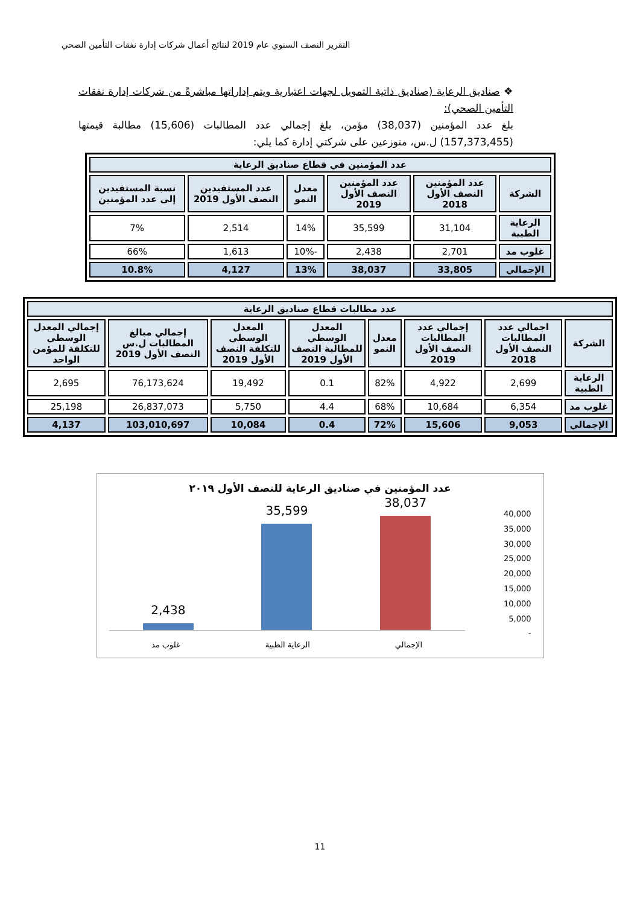التقرير النصف السنوي عام 2019 لنتائج أعمال شركات إدارة نفقات التأمين الصحي
❖ صناديق الرعاية (صناديق ذاتية التمويل لجهات اعتبارية ويتم إداراتها مباشرةً من شركات إدارة نفقات التأمين الصحي):
بلغ عدد المؤمنين (38,037) مؤمن، بلغ إجمالي عدد المطالبات (15,606) مطالبة قيمتها (157,373,455) ل.س، متوزعين على شركتي إدارة كما يلي:
| عدد المؤمنين في قطاع صناديق الرعاية | | | | | |
| --- | --- | --- | --- | --- | --- |
| الشركة | عدد المؤمنين النصف الأول 2018 | عدد المؤمنين النصف الأول 2019 | معدل النمو | عدد المستفيدين النصف الأول 2019 | نسبة المستفيدين إلى عدد المؤمنين |
| الرعاية الطبية | 31,104 | 35,599 | 14% | 2,514 | 7% |
| غلوب مد | 2,701 | 2,438 | -10% | 1,613 | 66% |
| الإجمالي | 33,805 | 38,037 | 13% | 4,127 | 10.8% |
| عدد مطالبات قطاع صناديق الرعاية | | | | | | | |
| --- | --- | --- | --- | --- | --- | --- | --- |
| الشركة | اجمالي عدد المطالبات النصف الأول 2018 | إجمالي عدد المطالبات النصف الأول 2019 | معدل النمو | المعدل الوسطي للمطالبة النصف الأول 2019 | المعدل الوسطي للتكلفة النصف الأول 2019 | إجمالي مبالغ المطالبات ل.س النصف الأول 2019 | إجمالي المعدل الوسطي للتكلفة للمؤمن الواحد |
| الرعاية الطبية | 2,699 | 4,922 | 82% | 0.1 | 19,492 | 76,173,624 | 2,695 |
| غلوب مد | 6,354 | 10,684 | 68% | 4.4 | 5,750 | 26,837,073 | 25,198 |
| الإجمالي | 9,053 | 15,606 | 72% | 0.4 | 10,084 | 103,010,697 | 4,137 |
عدد المؤمنين في صناديق الرعاية للنصف الأول ٢٠١٩
2,438
35,599
38,037
غلوب مد الرعاية الطبية الإجمالي
40,000
35,000
30,000
25,000
20,000
15,000
10,000
5,000
-
11